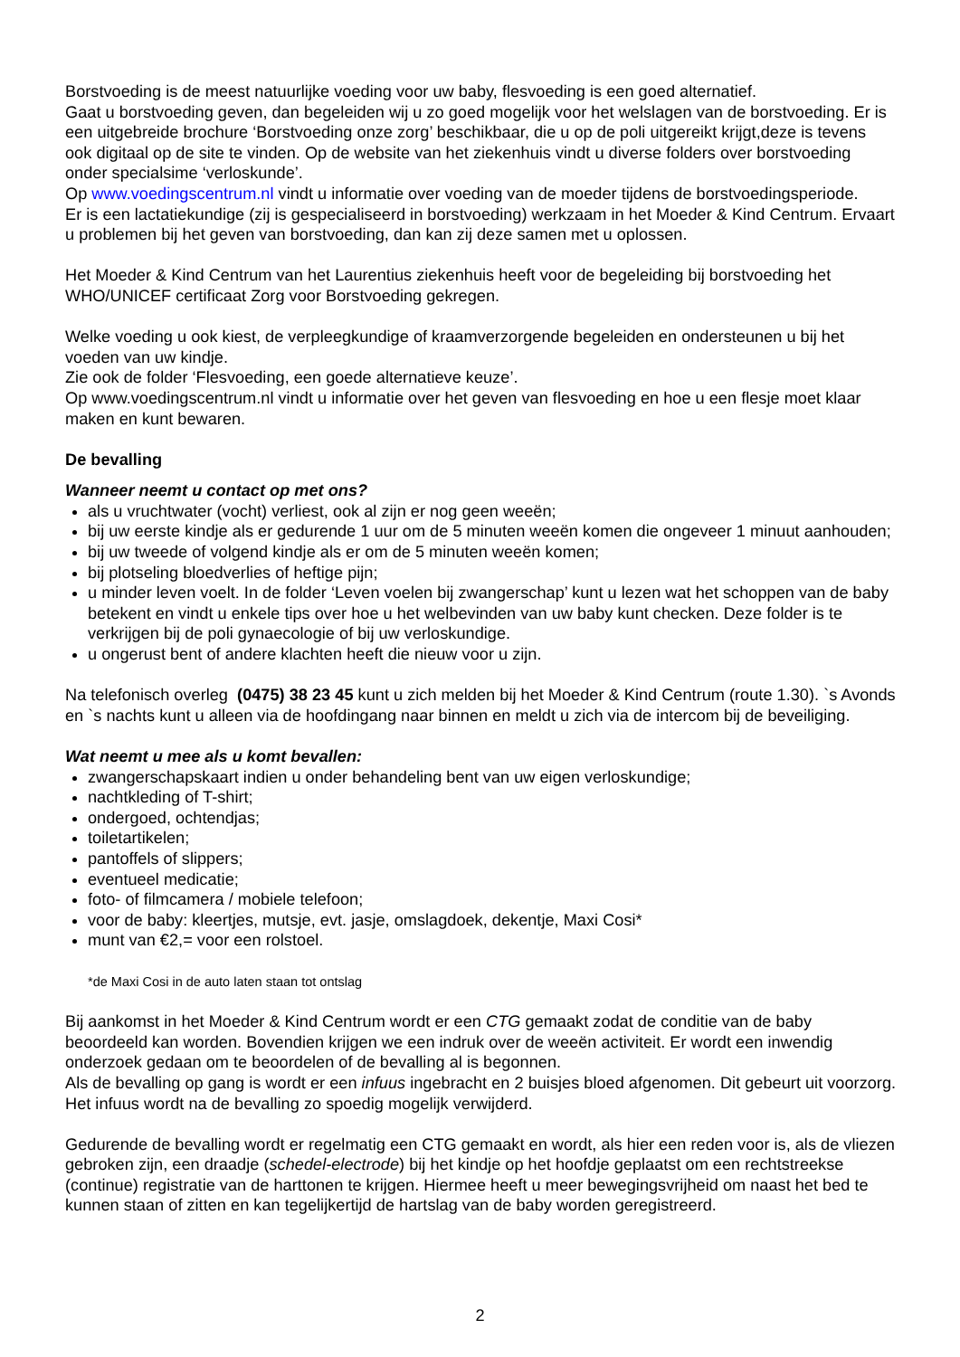Borstvoeding is de meest natuurlijke voeding voor uw baby, flesvoeding is een goed alternatief.
Gaat u borstvoeding geven, dan begeleiden wij u zo goed mogelijk voor het welslagen van de borstvoeding. Er is een uitgebreide brochure ‘Borstvoeding onze zorg’ beschikbaar, die u op de poli uitgereikt krijgt,deze is tevens ook digitaal op de site te vinden. Op de website van het ziekenhuis vindt u diverse folders over borstvoeding onder specialsime ‘verloskunde’.
Op www.voedingscentrum.nl vindt u informatie over voeding van de moeder tijdens de borstvoedingsperiode.
Er is een lactatiekundige (zij is gespecialiseerd in borstvoeding) werkzaam in het Moeder & Kind Centrum. Ervaart u problemen bij het geven van borstvoeding, dan kan zij deze samen met u oplossen.
Het Moeder & Kind Centrum van het Laurentius ziekenhuis heeft voor de begeleiding bij borstvoeding het WHO/UNICEF certificaat Zorg voor Borstvoeding gekregen.
Welke voeding u ook kiest, de verpleegkundige of kraamverzorgende begeleiden en ondersteunen u bij het voeden van uw kindje.
Zie ook de folder ‘Flesvoeding, een goede alternatieve keuze’.
Op www.voedingscentrum.nl vindt u informatie over het geven van flesvoeding en hoe u een flesje moet klaar maken en kunt bewaren.
De bevalling
Wanneer neemt u contact op met ons?
als u vruchtwater (vocht) verliest, ook al zijn er nog geen weeën;
bij uw eerste kindje als er gedurende 1 uur om de 5 minuten weeën komen die ongeveer 1 minuut aanhouden;
bij uw tweede of volgend kindje als er om de 5 minuten weeën komen;
bij plotseling bloedverlies of heftige pijn;
u minder leven voelt. In de folder ‘Leven voelen bij zwangerschap’ kunt u lezen wat het schoppen van de baby betekent en vindt u enkele tips over hoe u het welbevinden van uw baby kunt checken. Deze folder is te verkrijgen bij de poli gynaecologie of bij uw verloskundige.
u ongerust bent of andere klachten heeft die nieuw voor u zijn.
Na telefonisch overleg (0475) 38 23 45 kunt u zich melden bij het Moeder & Kind Centrum (route 1.30). `s Avonds en `s nachts kunt u alleen via de hoofdingang naar binnen en meldt u zich via de intercom bij de beveiliging.
Wat neemt u mee als u komt bevallen:
zwangerschapskaart indien u onder behandeling bent van uw eigen verloskundige;
nachtkleding of T-shirt;
ondergoed, ochtendjas;
toiletartikelen;
pantoffels of slippers;
eventueel medicatie;
foto- of filmcamera / mobiele telefoon;
voor de baby: kleertjes, mutsje, evt. jasje, omslagdoek, dekentje, Maxi Cosi*
munt van €2,= voor een rolstoel.
*de Maxi Cosi in de auto laten staan tot ontslag
Bij aankomst in het Moeder & Kind Centrum wordt er een CTG gemaakt zodat de conditie van de baby beoordeeld kan worden. Bovendien krijgen we een indruk over de weeën activiteit. Er wordt een inwendig onderzoek gedaan om te beoordelen of de bevalling al is begonnen.
Als de bevalling op gang is wordt er een infuus ingebracht en 2 buisjes bloed afgenomen. Dit gebeurt uit voorzorg. Het infuus wordt na de bevalling zo spoedig mogelijk verwijderd.
Gedurende de bevalling wordt er regelmatig een CTG gemaakt en wordt, als hier een reden voor is, als de vliezen gebroken zijn, een draadje (schedel-electrode) bij het kindje op het hoofdje geplaatst om een rechtstreekse (continue) registratie van de harttonen te krijgen. Hiermee heeft u meer bewegingsvrijheid om naast het bed te kunnen staan of zitten en kan tegelijkertijd de hartslag van de baby worden geregistreerd.
2